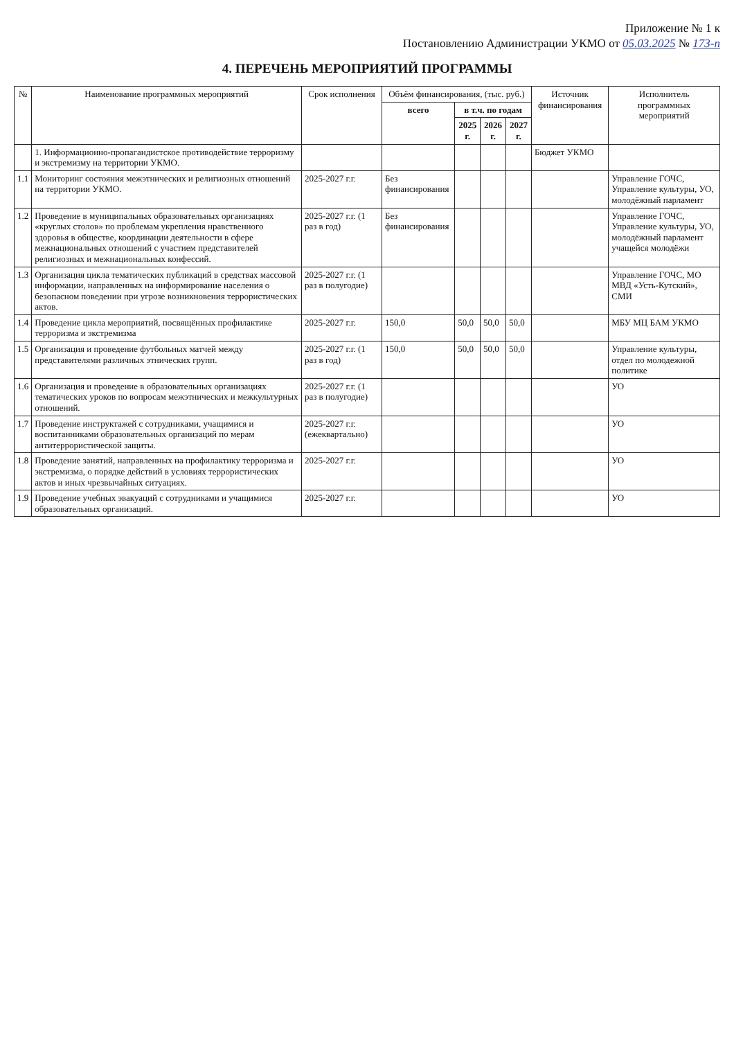Приложение № 1 к
Постановлению Администрации УКМО от 05.03.2025 № 173-п
4. ПЕРЕЧЕНЬ МЕРОПРИЯТИЙ ПРОГРАММЫ
| № | Наименование программных мероприятий | Срок исполнения | Объём финансирования, (тыс. руб.) | | | | Источник финансирования | Исполнитель программных мероприятий |
| --- | --- | --- | --- | --- | --- | --- | --- | --- |
| | | | всего | в т.ч. по годам | | | | |
| | | | | 2025 г. | 2026 г. | 2027 г. | | |
| | 1. Информационно-пропагандистское противодействие терроризму и экстремизму на территории УКМО. | | | | | | Бюджет УКМО | |
| 1.1 | Мониторинг состояния межэтнических и религиозных отношений на территории УКМО. | 2025-2027 г.г. | Без финансирования | | | | | Управление ГОЧС, Управление культуры, УО, молодёжный парламент |
| 1.2 | Проведение в муниципальных образовательных организациях «круглых столов» по проблемам укрепления нравственного здоровья в обществе, координации деятельности в сфере межнациональных отношений с участием представителей религиозных и межнациональных конфессий. | 2025-2027 г.г. (1 раз в год) | Без финансирования | | | | | Управление ГОЧС, Управление культуры, УО, молодёжный парламент учащейся молодёжи |
| 1.3 | Организация цикла тематических публикаций в средствах массовой информации, направленных на информирование населения о безопасном поведении при угрозе возникновения террористических актов. | 2025-2027 г.г. (1 раз в полугодие) | | | | | | Управление ГОЧС, МО МВД «Усть-Кутский», СМИ |
| 1.4 | Проведение цикла мероприятий, посвящённых профилактике терроризма и экстремизма | 2025-2027 г.г. | 150,0 | 50,0 | 50,0 | 50,0 | | МБУ МЦ БАМ УКМО |
| 1.5 | Организация и проведение футбольных матчей между представителями различных этнических групп. | 2025-2027 г.г. (1 раз в год) | 150,0 | 50,0 | 50,0 | 50,0 | | Управление культуры, отдел по молодежной политике |
| 1.6 | Организация и проведение в образовательных организациях тематических уроков по вопросам межэтнических и межкультурных отношений. | 2025-2027 г.г. (1 раз в полугодие) | | | | | | УО |
| 1.7 | Проведение инструктажей с сотрудниками, учащимися и воспитанниками образовательных организаций по мерам антитеррористической защиты. | 2025-2027 г.г. (ежеквартально) | | | | | | УО |
| 1.8 | Проведение занятий, направленных на профилактику терроризма и экстремизма, о порядке действий в условиях террористических актов и иных чрезвычайных ситуациях. | 2025-2027 г.г. | | | | | | УО |
| 1.9 | Проведение учебных эвакуаций с сотрудниками и учащимися образовательных организаций. | 2025-2027 г.г. | | | | | | УО |